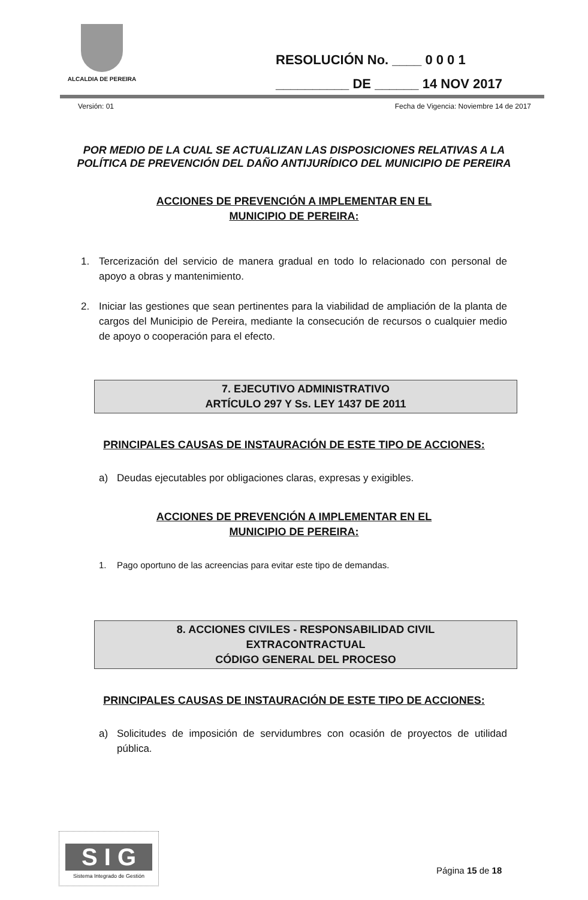ALCALDIA DE PEREIRA
RESOLUCIÓN No. ____ 0 0 0 1
__________ DE ______ 14 NOV 2017
Versión: 01 Fecha de Vigencia: Noviembre 14 de 2017
POR MEDIO DE LA CUAL SE ACTUALIZAN LAS DISPOSICIONES RELATIVAS A LA POLÍTICA DE PREVENCIÓN DEL DAÑO ANTIJURÍDICO DEL MUNICIPIO DE PEREIRA
ACCIONES DE PREVENCIÓN A IMPLEMENTAR EN EL
MUNICIPIO DE PEREIRA:
1. Tercerización del servicio de manera gradual en todo lo relacionado con personal de apoyo a obras y mantenimiento.
2. Iniciar las gestiones que sean pertinentes para la viabilidad de ampliación de la planta de cargos del Municipio de Pereira, mediante la consecución de recursos o cualquier medio de apoyo o cooperación para el efecto.
7. EJECUTIVO ADMINISTRATIVO
ARTÍCULO 297 Y Ss. LEY 1437 DE 2011
PRINCIPALES CAUSAS DE INSTAURACIÓN DE ESTE TIPO DE ACCIONES:
a) Deudas ejecutables por obligaciones claras, expresas y exigibles.
ACCIONES DE PREVENCIÓN A IMPLEMENTAR EN EL
MUNICIPIO DE PEREIRA:
1. Pago oportuno de las acreencias para evitar este tipo de demandas.
8. ACCIONES CIVILES - RESPONSABILIDAD CIVIL
EXTRACONTRACTUAL
CÓDIGO GENERAL DEL PROCESO
PRINCIPALES CAUSAS DE INSTAURACIÓN DE ESTE TIPO DE ACCIONES:
a) Solicitudes de imposición de servidumbres con ocasión de proyectos de utilidad pública.
S I G
Sistema Integrado de Gestión
Página 15 de 18